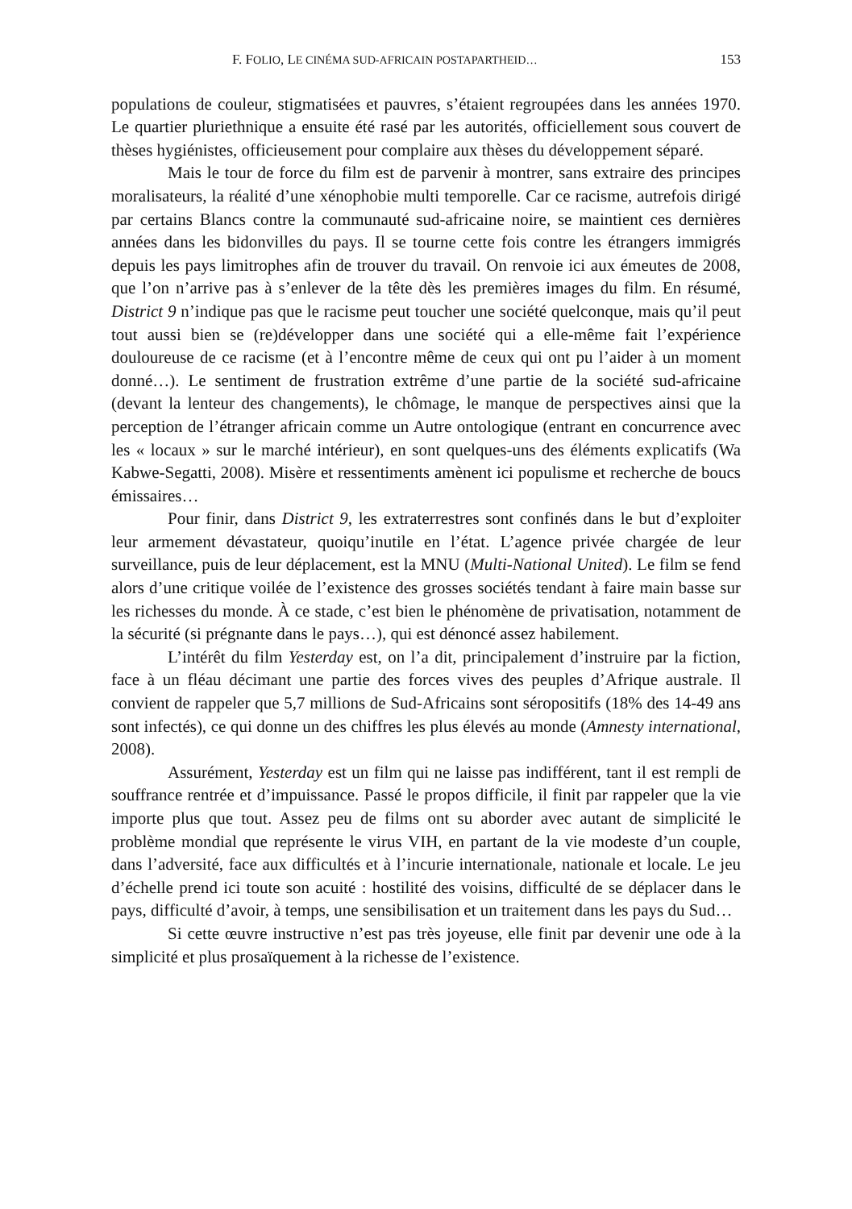F. FOLIO, LE CINÉMA SUD-AFRICAIN POSTAPARTHEID… 153
populations de couleur, stigmatisées et pauvres, s’étaient regroupées dans les années 1970. Le quartier pluriethnique a ensuite été rasé par les autorités, officiellement sous couvert de thèses hygiénistes, officieusement pour complaire aux thèses du développement séparé.
Mais le tour de force du film est de parvenir à montrer, sans extraire des principes moralisateurs, la réalité d’une xénophobie multi temporelle. Car ce racisme, autrefois dirigé par certains Blancs contre la communauté sud-africaine noire, se maintient ces dernières années dans les bidonvilles du pays. Il se tourne cette fois contre les étrangers immigrés depuis les pays limitrophes afin de trouver du travail. On renvoie ici aux émeutes de 2008, que l’on n’arrive pas à s’enlever de la tête dès les premières images du film. En résumé, District 9 n’indique pas que le racisme peut toucher une société quelconque, mais qu’il peut tout aussi bien se (re)développer dans une société qui a elle-même fait l’expérience douloureuse de ce racisme (et à l’encontre même de ceux qui ont pu l’aider à un moment donné…). Le sentiment de frustration extrême d’une partie de la société sud-africaine (devant la lenteur des changements), le chômage, le manque de perspectives ainsi que la perception de l’étranger africain comme un Autre ontologique (entrant en concurrence avec les « locaux » sur le marché intérieur), en sont quelques-uns des éléments explicatifs (Wa Kabwe-Segatti, 2008). Misère et ressentiments amènent ici populisme et recherche de boucs émissaires…
Pour finir, dans District 9, les extraterrestres sont confinés dans le but d’exploiter leur armement dévastateur, quoiqu’inutile en l’état. L’agence privée chargée de leur surveillance, puis de leur déplacement, est la MNU (Multi-National United). Le film se fend alors d’une critique voilée de l’existence des grosses sociétés tendant à faire main basse sur les richesses du monde. À ce stade, c’est bien le phénomène de privatisation, notamment de la sécurité (si prégnante dans le pays…), qui est dénoncé assez habilement.
L’intérêt du film Yesterday est, on l’a dit, principalement d’instruire par la fiction, face à un fléau décimant une partie des forces vives des peuples d’Afrique australe. Il convient de rappeler que 5,7 millions de Sud-Africains sont séropositifs (18% des 14-49 ans sont infectés), ce qui donne un des chiffres les plus élevés au monde (Amnesty international, 2008).
Assurément, Yesterday est un film qui ne laisse pas indifférent, tant il est rempli de souffrance rentrée et d’impuissance. Passé le propos difficile, il finit par rappeler que la vie importe plus que tout. Assez peu de films ont su aborder avec autant de simplicité le problème mondial que représente le virus VIH, en partant de la vie modeste d’un couple, dans l’adversité, face aux difficultés et à l’incurie internationale, nationale et locale. Le jeu d’échelle prend ici toute son acuité : hostilité des voisins, difficulté de se déplacer dans le pays, difficulté d’avoir, à temps, une sensibilisation et un traitement dans les pays du Sud…
Si cette œuvre instructive n’est pas très joyeuse, elle finit par devenir une ode à la simplicité et plus prosaïquement à la richesse de l’existence.